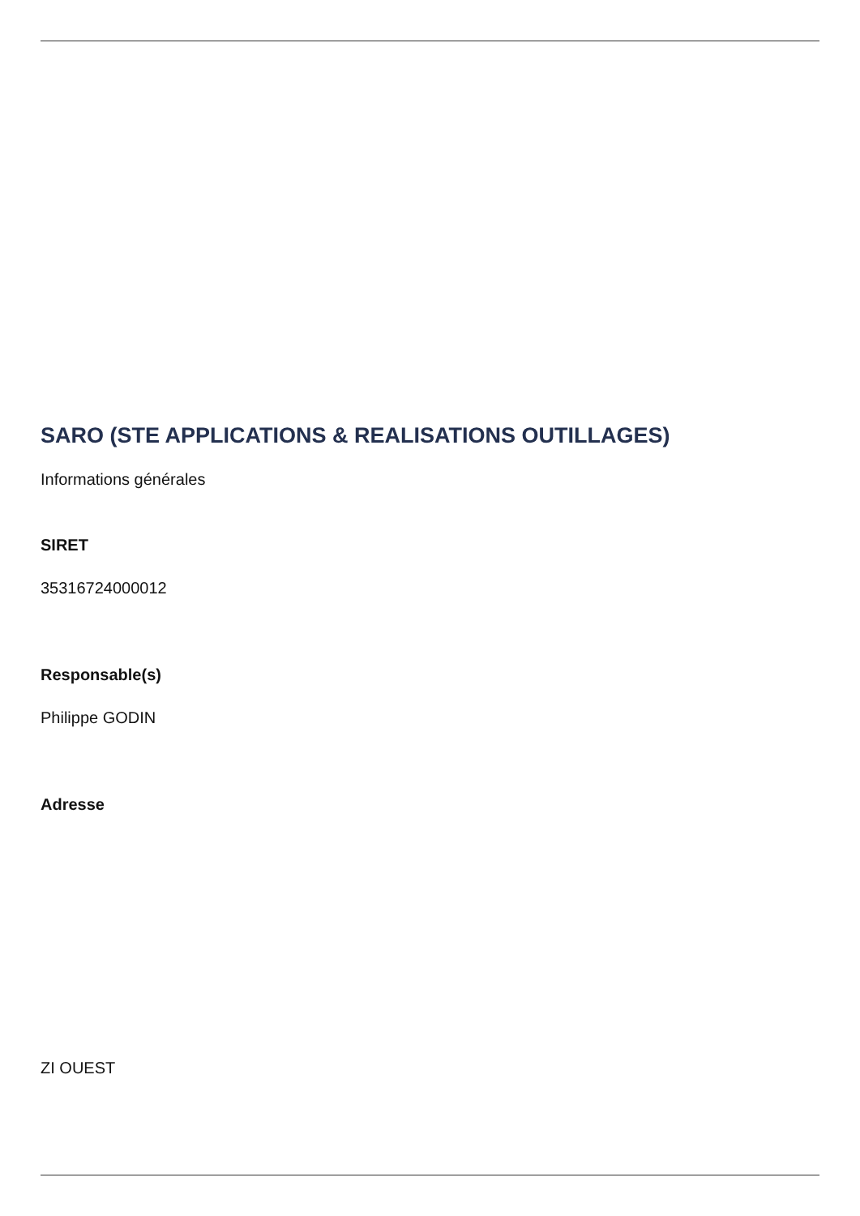SARO (STE APPLICATIONS & REALISATIONS OUTILLAGES)
Informations générales
SIRET
35316724000012
Responsable(s)
Philippe GODIN
Adresse
ZI OUEST